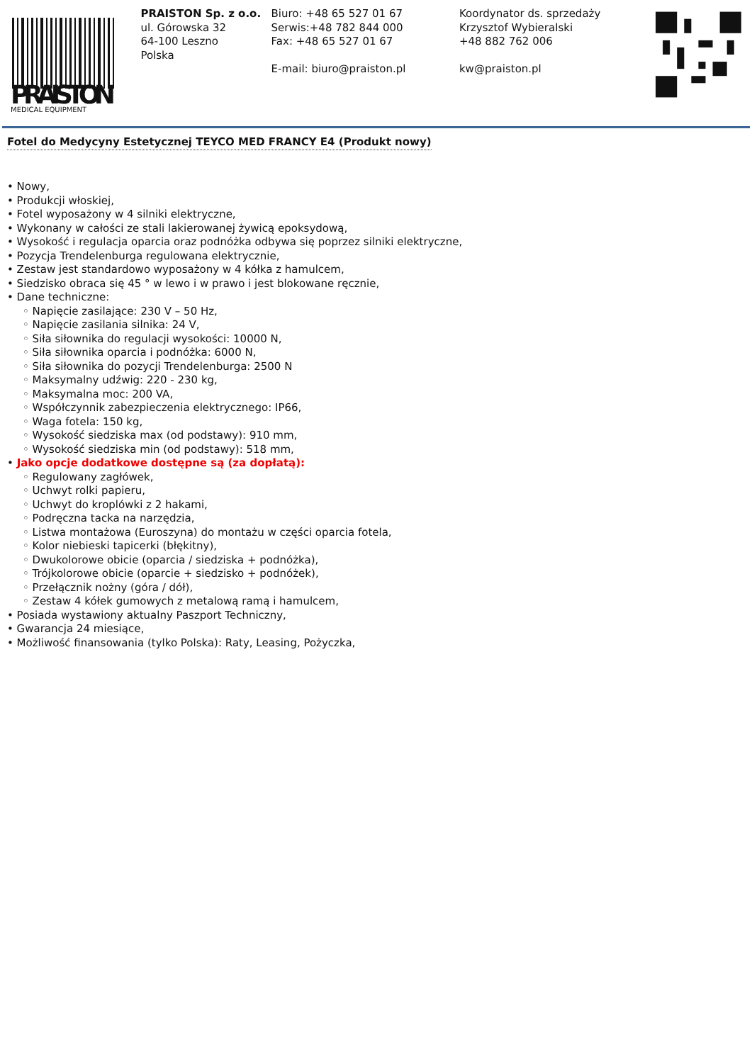MEDICAL EQUIPMENT
PRAISTON
PRAISTON Sp. z o.o.
ul. Górowska 32
64-100 Leszno
Polska
Biuro: +48 65 527 01 67
Serwis:+48 782 844 000
Fax: +48 65 527 01 67
E-mail: biuro@praiston.pl
Koordynator ds. sprzedaży
Krzysztof Wybieralski
+48 882 762 006
kw@praiston.pl
Fotel do Medycyny Estetycznej TEYCO MED FRANCY E4 (Produkt nowy)
• Nowy,
• Produkcji włoskiej,
• Fotel wyposażony w 4 silniki elektryczne,
• Wykonany w całości ze stali lakierowanej żywicą epoksydową,
• Wysokość i regulacja oparcia oraz podnóżka odbywa się poprzez silniki elektryczne,
• Pozycja Trendelenburga regulowana elektrycznie,
• Zestaw jest standardowo wyposażony w 4 kółka z hamulcem,
• Siedzisko obraca się 45 ° w lewo i w prawo i jest blokowane ręcznie,
• Dane techniczne:
◦ Napięcie zasilające: 230 V – 50 Hz,
◦ Napięcie zasilania silnika: 24 V,
◦ Siła siłownika do regulacji wysokości: 10000 N,
◦ Siła siłownika oparcia i podnóżka: 6000 N,
◦ Siła siłownika do pozycji Trendelenburga: 2500 N
◦ Maksymalny udźwig: 220 - 230 kg,
◦ Maksymalna moc: 200 VA,
◦ Współczynnik zabezpieczenia elektrycznego: IP66,
◦ Waga fotela: 150 kg,
◦ Wysokość siedziska max (od podstawy): 910 mm,
◦ Wysokość siedziska min (od podstawy): 518 mm,
• Jako opcje dodatkowe dostępne są (za dopłatą):
◦ Regulowany zagłówek,
◦ Uchwyt rolki papieru,
◦ Uchwyt do kroplówki z 2 hakami,
◦ Podręczna tacka na narzędzia,
◦ Listwa montażowa (Euroszyna) do montażu w części oparcia fotela,
◦ Kolor niebieski tapicerki (błękitny),
◦ Dwukolorowe obicie (oparcia / siedziska + podnóżka),
◦ Trójkolorowe obicie (oparcie + siedzisko + podnóżek),
◦ Przełącznik nożny (góra / dół),
◦ Zestaw 4 kółek gumowych z metalową ramą i hamulcem,
• Posiada wystawiony aktualny Paszport Techniczny,
• Gwarancja 24 miesiące,
• Możliwość finansowania (tylko Polska): Raty, Leasing, Pożyczka,